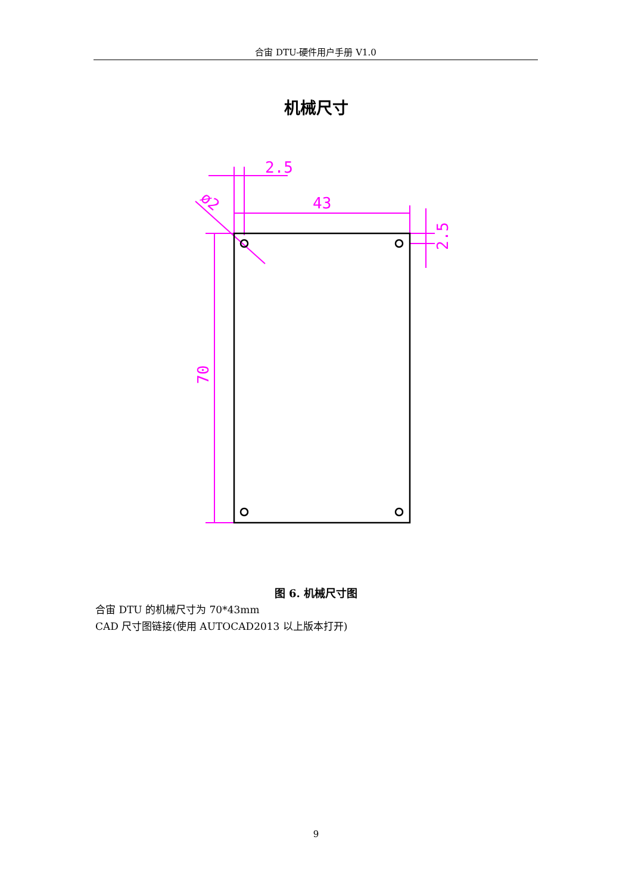合宙 DTU-硬件用户手册 V1.0
机械尺寸
2.5
43
70
2.5
ø2
图 6. 机械尺寸图
合宙 DTU 的机械尺寸为 70*43mm
CAD 尺寸图链接(使用 AUTOCAD2013 以上版本打开)
9